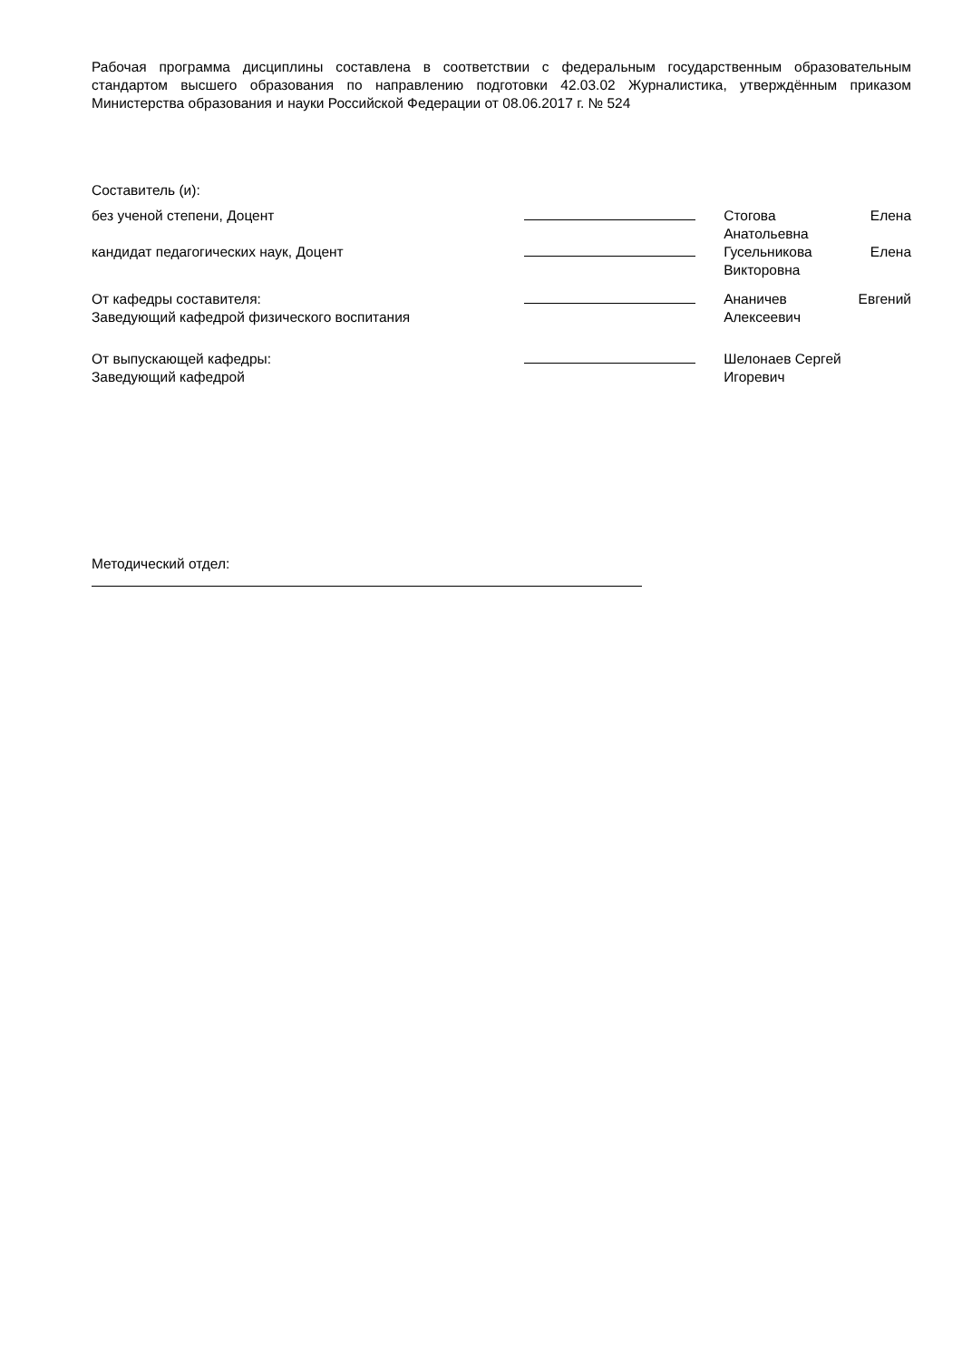Рабочая программа дисциплины составлена в соответствии с федеральным государственным образовательным стандартом высшего образования по направлению подготовки 42.03.02 Журналистика, утверждённым приказом Министерства образования и науки Российской Федерации от 08.06.2017 г. № 524
Составитель (и):
без ученой степени, Доцент Стогова Елена
Анатольевна
кандидат педагогических наук, Доцент Гусельникова Елена
Викторовна
От кафедры составителя:
Заведующий кафедрой физического воспитания
Ананичев Евгений
Алексеевич
От выпускающей кафедры:
Заведующий кафедрой
Шелонаев Сергей
Игоревич
Методический отдел: